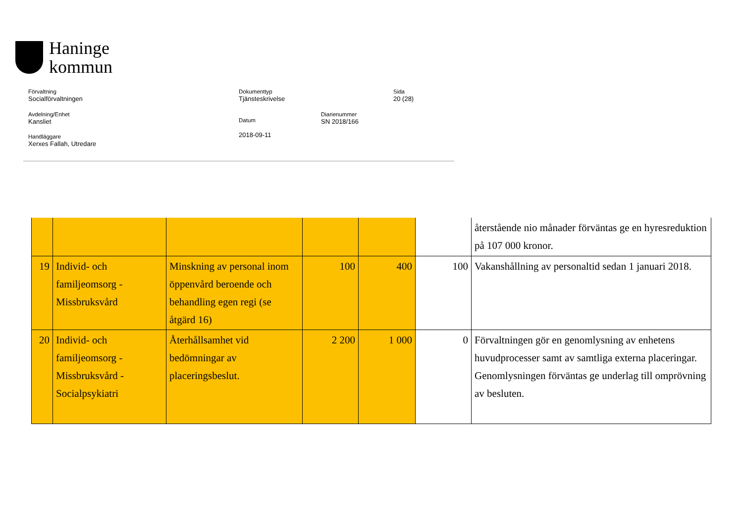Haninge
kommun
Förvaltning
Socialförvaltningen
Dokumenttyp
Tjänsteskrivelse
Sida
20 (28)
Avdelning/Enhet
Kansliet
Datum
2018-09-11
Diarienummer
SN 2018/166
Handläggare
Xerxes Fallah, Utredare
| | | | | | | återstående nio månader förväntas ge en hyresreduktion på 107 000 kronor. |
| 19 | Individ- och familjeomsorg - Missbruksvård | Minskning av personal inom öppenvård beroende och behandling egen regi (se åtgärd 16) | 100 | 400 | 100 | Vakanshållning av personaltid sedan 1 januari 2018. |
| 20 | Individ- och familjeomsorg - Missbruksvård - Socialpsykiatri | Återhållsamhet vid bedömningar av placeringsbeslut. | 2 200 | 1 000 | 0 | Förvaltningen gör en genomlysning av enhetens huvudprocesser samt av samtliga externa placeringar. Genomlysningen förväntas ge underlag till omprövning av besluten. |